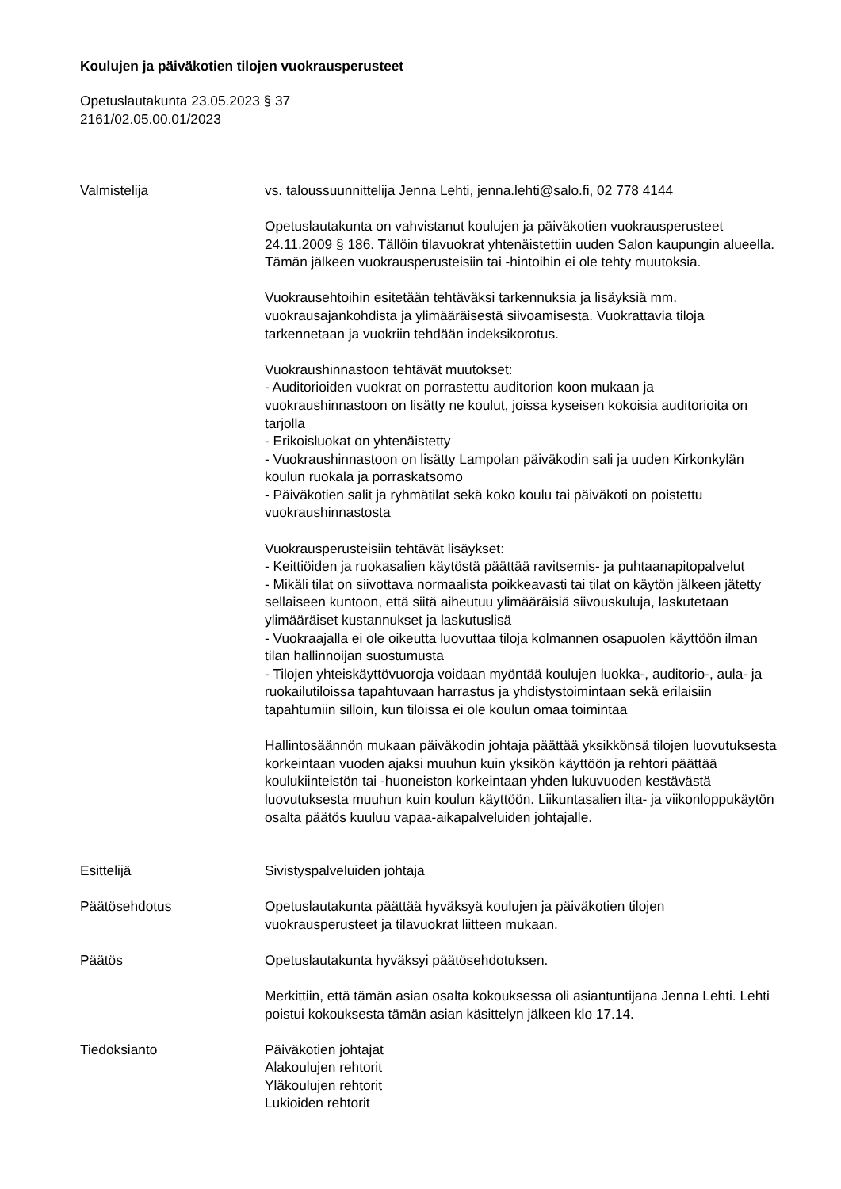Koulujen ja päiväkotien tilojen vuokrausperusteet
Opetuslautakunta 23.05.2023 § 37
2161/02.05.00.01/2023
Valmistelija vs. taloussuunnittelija Jenna Lehti, jenna.lehti@salo.fi, 02 778 4144
Opetuslautakunta on vahvistanut koulujen ja päiväkotien vuokrausperusteet 24.11.2009 § 186. Tällöin tilavuokrat yhtenäistettiin uuden Salon kaupungin alueella. Tämän jälkeen vuokrausperusteisiin tai -hintoihin ei ole tehty muutoksia.
Vuokrausehtoihin esitetään tehtäväksi tarkennuksia ja lisäyksiä mm. vuokrausajankohdista ja ylimääräisestä siivoamisesta. Vuokrattavia tiloja tarkennetaan ja vuokriin tehdään indeksikorotus.
Vuokraushinnastoon tehtävät muutokset:
- Auditorioiden vuokrat on porrastettu auditorion koon mukaan ja vuokraushinnastoon on lisätty ne koulut, joissa kyseisen kokoisia auditorioita on tarjolla
- Erikoisluokat on yhtenäistetty
- Vuokraushinnastoon on lisätty Lampolan päiväkodin sali ja uuden Kirkonkylän koulun ruokala ja porraskatsomo
- Päiväkotien salit ja ryhmätilat sekä koko koulu tai päiväkoti on poistettu vuokraushinnastosta
Vuokrausperusteisiin tehtävät lisäykset:
- Keittiöiden ja ruokasalien käytöstä päättää ravitsemis- ja puhtaanapitopalvelut
- Mikäli tilat on siivottava normaalista poikkeavasti tai tilat on käytön jälkeen jätetty sellaiseen kuntoon, että siitä aiheutuu ylimääräisiä siivouskuluja, laskutetaan ylimääräiset kustannukset ja laskutuslisä
- Vuokraajalla ei ole oikeutta luovuttaa tiloja kolmannen osapuolen käyttöön ilman tilan hallinnoijan suostumusta
- Tilojen yhteiskäyttövuoroja voidaan myöntää koulujen luokka-, auditorio-, aula- ja ruokailutiloissa tapahtuvaan harrastus ja yhdistystoimintaan sekä erilaisiin tapahtumiin silloin, kun tiloissa ei ole koulun omaa toimintaa
Hallintosäännön mukaan päiväkodin johtaja päättää yksikkönsä tilojen luovutuksesta korkeintaan vuoden ajaksi muuhun kuin yksikön käyttöön ja rehtori päättää koulukiinteistön tai -huoneiston korkeintaan yhden lukuvuoden kestävästä luovutuksesta muuhun kuin koulun käyttöön. Liikuntasalien ilta- ja viikonloppukäytön osalta päätös kuuluu vapaa-aikapalveluiden johtajalle.
Esittelijä Sivistyspalveluiden johtaja
Päätösehdotus Opetuslautakunta päättää hyväksyä koulujen ja päiväkotien tilojen vuokrausperusteet ja tilavuokrat liitteen mukaan.
Päätös Opetuslautakunta hyväksyi päätösehdotuksen.
Merkittiin, että tämän asian osalta kokouksessa oli asiantuntijana Jenna Lehti. Lehti poistui kokouksesta tämän asian käsittelyn jälkeen klo 17.14.
Tiedoksianto Päiväkotien johtajat
Alakoulujen rehtorit
Yläkoulujen rehtorit
Lukioiden rehtorit